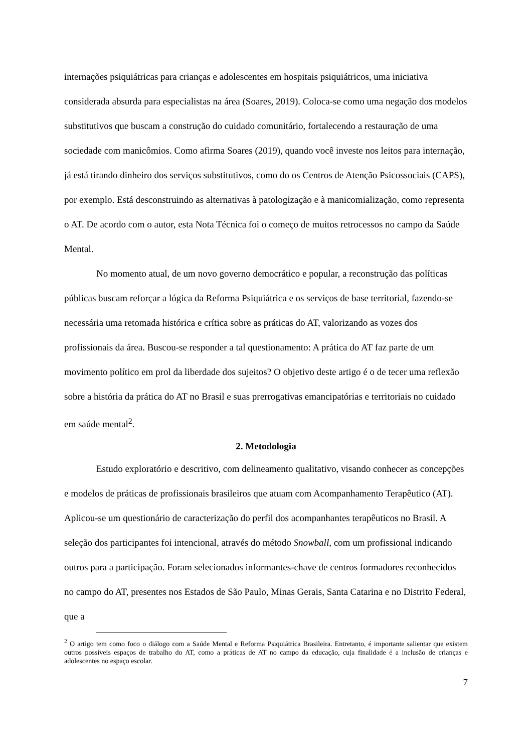internações psiquiátricas para crianças e adolescentes em hospitais psiquiátricos, uma iniciativa considerada absurda para especialistas na área (Soares, 2019). Coloca-se como uma negação dos modelos substitutivos que buscam a construção do cuidado comunitário, fortalecendo a restauração de uma sociedade com manicômios. Como afirma Soares (2019), quando você investe nos leitos para internação, já está tirando dinheiro dos serviços substitutivos, como do os Centros de Atenção Psicossociais (CAPS), por exemplo. Está desconstruindo as alternativas à patologização e à manicomialização, como representa o AT. De acordo com o autor, esta Nota Técnica foi o começo de muitos retrocessos no campo da Saúde Mental.
No momento atual, de um novo governo democrático e popular, a reconstrução das políticas públicas buscam reforçar a lógica da Reforma Psiquiátrica e os serviços de base territorial, fazendo-se necessária uma retomada histórica e crítica sobre as práticas do AT, valorizando as vozes dos profissionais da área. Buscou-se responder a tal questionamento: A prática do AT faz parte de um movimento político em prol da liberdade dos sujeitos? O objetivo deste artigo é o de tecer uma reflexão sobre a história da prática do AT no Brasil e suas prerrogativas emancipatórias e territoriais no cuidado em saúde mental<sup>2</sup>.
2. Metodologia
Estudo exploratório e descritivo, com delineamento qualitativo, visando conhecer as concepções e modelos de práticas de profissionais brasileiros que atuam com Acompanhamento Terapêutico (AT). Aplicou-se um questionário de caracterização do perfil dos acompanhantes terapêuticos no Brasil. A seleção dos participantes foi intencional, através do método Snowball, com um profissional indicando outros para a participação. Foram selecionados informantes-chave de centros formadores reconhecidos no campo do AT, presentes nos Estados de São Paulo, Minas Gerais, Santa Catarina e no Distrito Federal, que a
<sup>2</sup> O artigo tem como foco o diálogo com a Saúde Mental e Reforma Psiquiátrica Brasileira. Entretanto, é importante salientar que existem outros possíveis espaços de trabalho do AT, como a práticas de AT no campo da educação, cuja finalidade é a inclusão de crianças e adolescentes no espaço escolar.
7